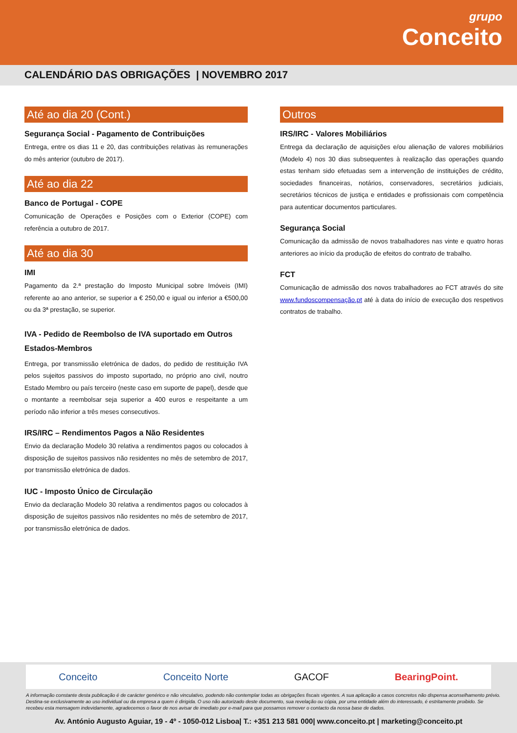grupo
Conceito
CALENDÁRIO DAS OBRIGAÇÕES | NOVEMBRO 2017
Até ao dia 20 (Cont.)
Segurança Social - Pagamento de Contribuições
Entrega, entre os dias 11 e 20, das contribuições relativas às remunerações do mês anterior (outubro de 2017).
Até ao dia 22
Banco de Portugal - COPE
Comunicação de Operações e Posições com o Exterior (COPE) com referência a outubro de 2017.
Até ao dia 30
IMI
Pagamento da 2.ª prestação do Imposto Municipal sobre Imóveis (IMI) referente ao ano anterior, se superior a € 250,00 e igual ou inferior a €500,00 ou da 3ª prestação, se superior.
IVA - Pedido de Reembolso de IVA suportado em Outros Estados-Membros
Entrega, por transmissão eletrónica de dados, do pedido de restituição IVA pelos sujeitos passivos do imposto suportado, no próprio ano civil, noutro Estado Membro ou país terceiro (neste caso em suporte de papel), desde que o montante a reembolsar seja superior a 400 euros e respeitante a um período não inferior a três meses consecutivos.
IRS/IRC – Rendimentos Pagos a Não Residentes
Envio da declaração Modelo 30 relativa a rendimentos pagos ou colocados à disposição de sujeitos passivos não residentes no mês de setembro de 2017, por transmissão eletrónica de dados.
IUC - Imposto Único de Circulação
Envio da declaração Modelo 30 relativa a rendimentos pagos ou colocados à disposição de sujeitos passivos não residentes no mês de setembro de 2017, por transmissão eletrónica de dados.
Outros
IRS/IRC - Valores Mobiliários
Entrega da declaração de aquisições e/ou alienação de valores mobiliários (Modelo 4) nos 30 dias subsequentes à realização das operações quando estas tenham sido efetuadas sem a intervenção de instituições de crédito, sociedades financeiras, notários, conservadores, secretários judiciais, secretários técnicos de justiça e entidades e profissionais com competência para autenticar documentos particulares.
Segurança Social
Comunicação da admissão de novos trabalhadores nas vinte e quatro horas anteriores ao início da produção de efeitos do contrato de trabalho.
FCT
Comunicação de admissão dos novos trabalhadores ao FCT através do site www.fundoscompensação.pt até à data do início de execução dos respetivos contratos de trabalho.
Conceito Conceito Norte GACOF BearingPoint.
A informação constante desta publicação é de carácter genérico e não vinculativo, podendo não contemplar todas as obrigações fiscais vigentes. A sua aplicação a casos concretos não dispensa aconselhamento prévio. Destina-se exclusivamente ao uso individual ou da empresa a quem é dirigida. O uso não autorizado deste documento, sua revelação ou cópia, por uma entidade além do interessado, é estritamente proibido. Se recebeu esta mensagem indevidamente, agradecemos o favor de nos avisar de imediato por e-mail para que possamos remover o contacto da nossa base de dados.
Av. António Augusto Aguiar, 19 - 4º - 1050-012 Lisboa| T.: +351 213 581 000| www.conceito.pt | marketing@conceito.pt